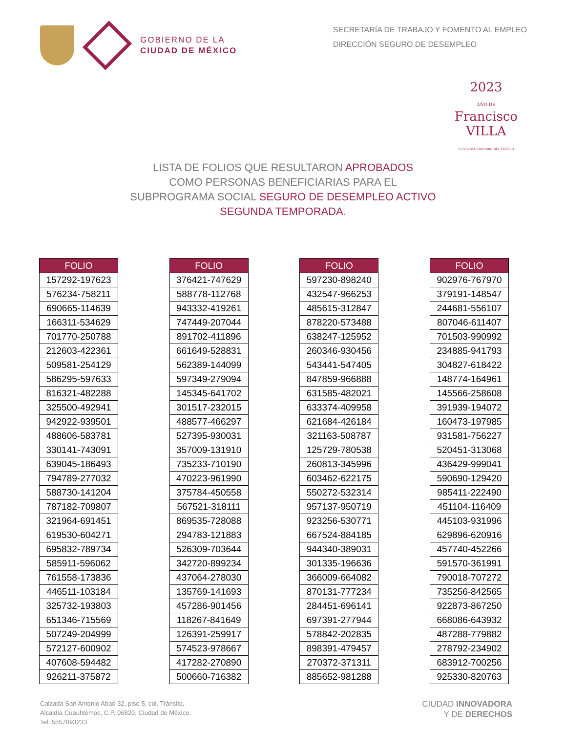GOBIERNO DE LA
CIUDAD DE MÉXICO
SECRETARÍA DE TRABAJO Y FOMENTO AL EMPLEO
DIRECCIÓN SEGURO DE DESEMPLEO
2023
AÑO DE
Francisco
VILLA
EL REVOLUCIONARIO DEL PUEBLO
LISTA DE FOLIOS QUE RESULTARON APROBADOS
COMO PERSONAS BENEFICIARIAS PARA EL
SUBPROGRAMA SOCIAL SEGURO DE DESEMPLEO ACTIVO
SEGUNDA TEMPORADA.
| FOLIO |
| --- |
| 157292-197623 |
| 576234-758211 |
| 690665-114639 |
| 166311-534629 |
| 701770-250788 |
| 212603-422361 |
| 509581-254129 |
| 586295-597633 |
| 816321-482288 |
| 325500-492941 |
| 942922-939501 |
| 488606-583781 |
| 330141-743091 |
| 639045-186493 |
| 794789-277032 |
| 588730-141204 |
| 787182-709807 |
| 321964-691451 |
| 619530-604271 |
| 695832-789734 |
| 585911-596062 |
| 761558-173836 |
| 446511-103184 |
| 325732-193803 |
| 651346-715569 |
| 507249-204999 |
| 572127-600902 |
| 407608-594482 |
| 926211-375872 |
| FOLIO |
| --- |
| 376421-747629 |
| 588778-112768 |
| 943332-419261 |
| 747449-207044 |
| 891702-411896 |
| 661649-528831 |
| 562389-144099 |
| 597349-279094 |
| 145345-641702 |
| 301517-232015 |
| 488577-466297 |
| 527395-930031 |
| 357009-131910 |
| 735233-710190 |
| 470223-961990 |
| 375784-450558 |
| 567521-318111 |
| 869535-728088 |
| 294783-121883 |
| 526309-703644 |
| 342720-899234 |
| 437064-278030 |
| 135769-141693 |
| 457286-901456 |
| 118267-841649 |
| 126391-259917 |
| 574523-978667 |
| 417282-270890 |
| 500660-716382 |
| FOLIO |
| --- |
| 597230-898240 |
| 432547-966253 |
| 485615-312847 |
| 878220-573488 |
| 638247-125952 |
| 260346-930456 |
| 543441-547405 |
| 847859-966888 |
| 631585-482021 |
| 633374-409958 |
| 621684-426184 |
| 321163-508787 |
| 125729-780538 |
| 260813-345996 |
| 603462-622175 |
| 550272-532314 |
| 957137-950719 |
| 923256-530771 |
| 667524-884185 |
| 944340-389031 |
| 301335-196636 |
| 366009-664082 |
| 870131-777234 |
| 284451-696141 |
| 697391-277944 |
| 578842-202835 |
| 898391-479457 |
| 270372-371311 |
| 885652-981288 |
| FOLIO |
| --- |
| 902976-767970 |
| 379191-148547 |
| 244681-556107 |
| 807046-611407 |
| 701503-990992 |
| 234885-941793 |
| 304827-618422 |
| 148774-164961 |
| 145566-258608 |
| 391939-194072 |
| 160473-197985 |
| 931581-756227 |
| 520451-313068 |
| 436429-999041 |
| 590690-129420 |
| 985411-222490 |
| 451104-116409 |
| 445103-931996 |
| 629896-620916 |
| 457740-452266 |
| 591570-361991 |
| 790018-707272 |
| 735256-842565 |
| 922873-867250 |
| 668086-643932 |
| 487288-779882 |
| 278792-234902 |
| 683912-700256 |
| 925330-820763 |
Calzada San Antonio Abad 32, piso 5, col. Tránsito,
Alcaldía Cuauhtémoc, C.P. 06820, Ciudad de México.
Tel. 5557093233
CIUDAD INNOVADORA
Y DE DERECHOS